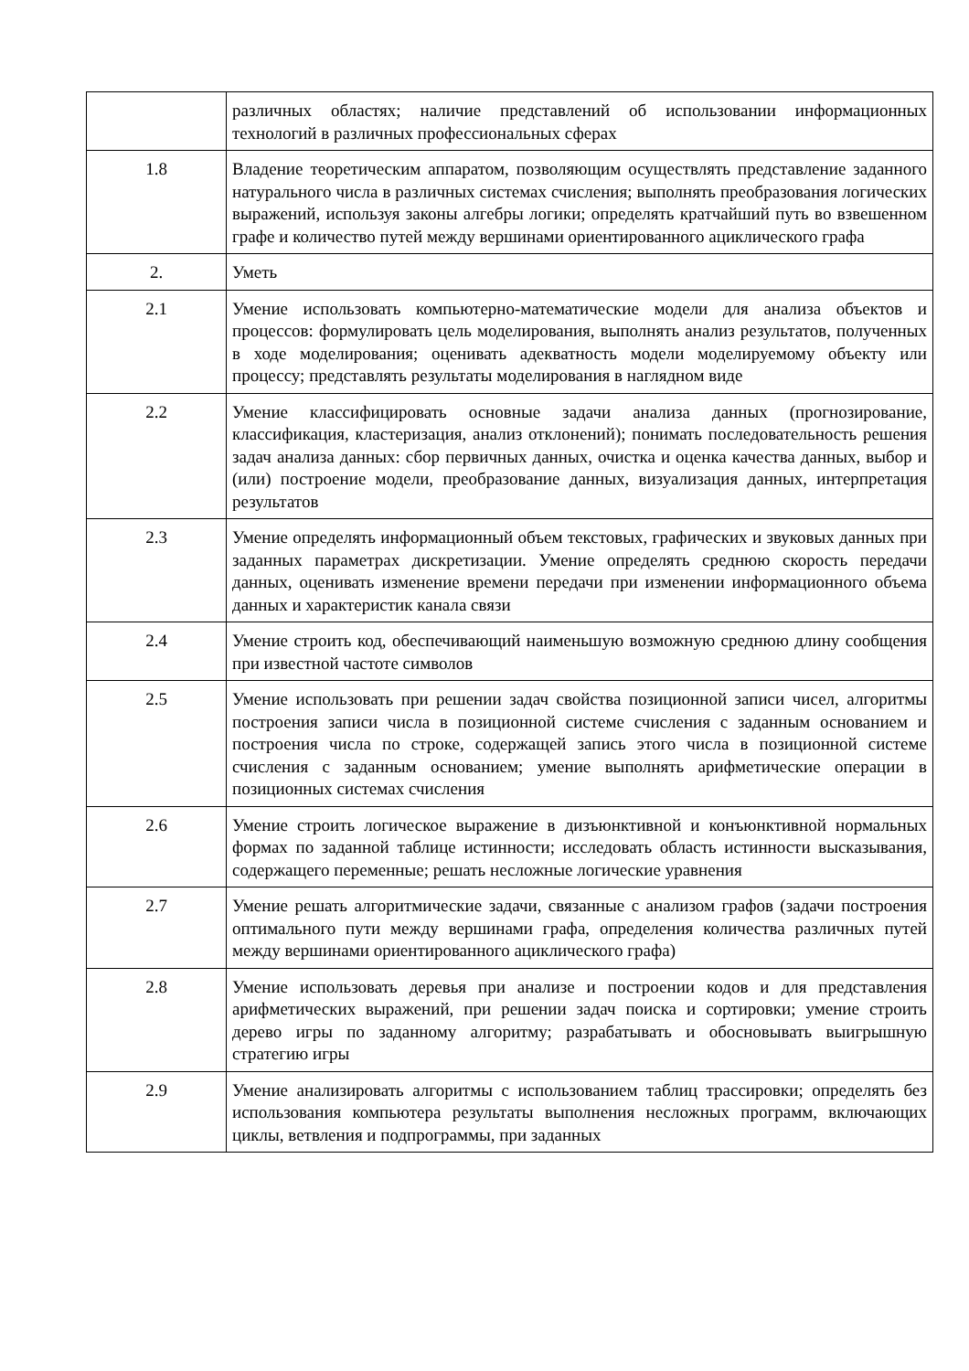| | различных областях; наличие представлений об использовании информационных технологий в различных профессиональных сферах |
| 1.8 | Владение теоретическим аппаратом, позволяющим осуществлять представление заданного натурального числа в различных системах счисления; выполнять преобразования логических выражений, используя законы алгебры логики; определять кратчайший путь во взвешенном графе и количество путей между вершинами ориентированного ациклического графа |
| 2. | Уметь |
| 2.1 | Умение использовать компьютерно-математические модели для анализа объектов и процессов: формулировать цель моделирования, выполнять анализ результатов, полученных в ходе моделирования; оценивать адекватность модели моделируемому объекту или процессу; представлять результаты моделирования в наглядном виде |
| 2.2 | Умение классифицировать основные задачи анализа данных (прогнозирование, классификация, кластеризация, анализ отклонений); понимать последовательность решения задач анализа данных: сбор первичных данных, очистка и оценка качества данных, выбор и (или) построение модели, преобразование данных, визуализация данных, интерпретация результатов |
| 2.3 | Умение определять информационный объем текстовых, графических и звуковых данных при заданных параметрах дискретизации. Умение определять среднюю скорость передачи данных, оценивать изменение времени передачи при изменении информационного объема данных и характеристик канала связи |
| 2.4 | Умение строить код, обеспечивающий наименьшую возможную среднюю длину сообщения при известной частоте символов |
| 2.5 | Умение использовать при решении задач свойства позиционной записи чисел, алгоритмы построения записи числа в позиционной системе счисления с заданным основанием и построения числа по строке, содержащей запись этого числа в позиционной системе счисления с заданным основанием; умение выполнять арифметические операции в позиционных системах счисления |
| 2.6 | Умение строить логическое выражение в дизъюнктивной и конъюнктивной нормальных формах по заданной таблице истинности; исследовать область истинности высказывания, содержащего переменные; решать несложные логические уравнения |
| 2.7 | Умение решать алгоритмические задачи, связанные с анализом графов (задачи построения оптимального пути между вершинами графа, определения количества различных путей между вершинами ориентированного ациклического графа) |
| 2.8 | Умение использовать деревья при анализе и построении кодов и для представления арифметических выражений, при решении задач поиска и сортировки; умение строить дерево игры по заданному алгоритму; разрабатывать и обосновывать выигрышную стратегию игры |
| 2.9 | Умение анализировать алгоритмы с использованием таблиц трассировки; определять без использования компьютера результаты выполнения несложных программ, включающих циклы, ветвления и подпрограммы, при заданных |